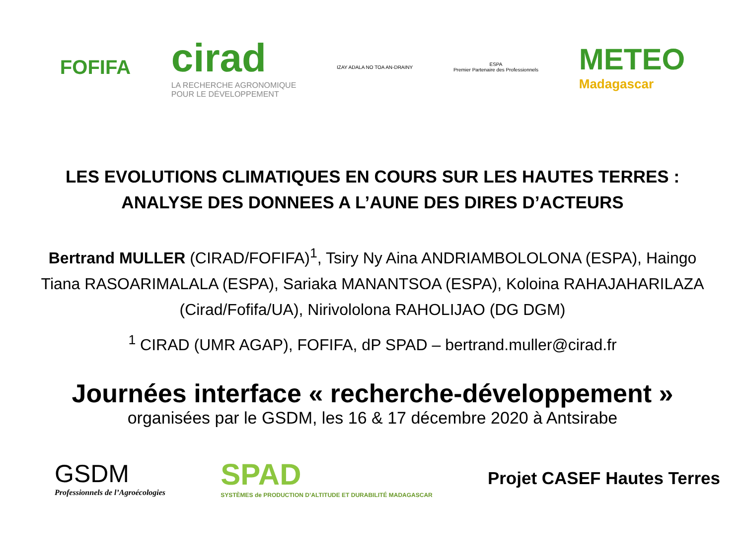FOFIFA
cirad
LA RECHERCHE AGRONOMIQUE
POUR LE DÉVELOPPEMENT
IZAY ADALA NO TOA AN-DRAINY
ESPA
Premier Partenaire des Professionnels
METEO
Madagascar
LES EVOLUTIONS CLIMATIQUES EN COURS SUR LES HAUTES TERRES :
ANALYSE DES DONNEES A L’AUNE DES DIRES D’ACTEURS
Bertrand MULLER (CIRAD/FOFIFA)<sup>1</sup>, Tsiry Ny Aina ANDRIAMBOLOLONA (ESPA), Haingo Tiana RASOARIMALALA (ESPA), Sariaka MANANTSOA (ESPA), Koloina RAHAJAHARILAZA (Cirad/Fofifa/UA), Nirivololona RAHOLIJAO (DG DGM)
<sup>1</sup> CIRAD (UMR AGAP), FOFIFA, dP SPAD – bertrand.muller@cirad.fr
Journées interface « recherche-développement »
organisées par le GSDM, les 16 & 17 décembre 2020 à Antsirabe
GSDM
Professionnels de l’Agroécologies
SPAD
SYSTÈMES de PRODUCTION D’ALTITUDE ET DURABILITÉ MADAGASCAR
Projet CASEF Hautes Terres